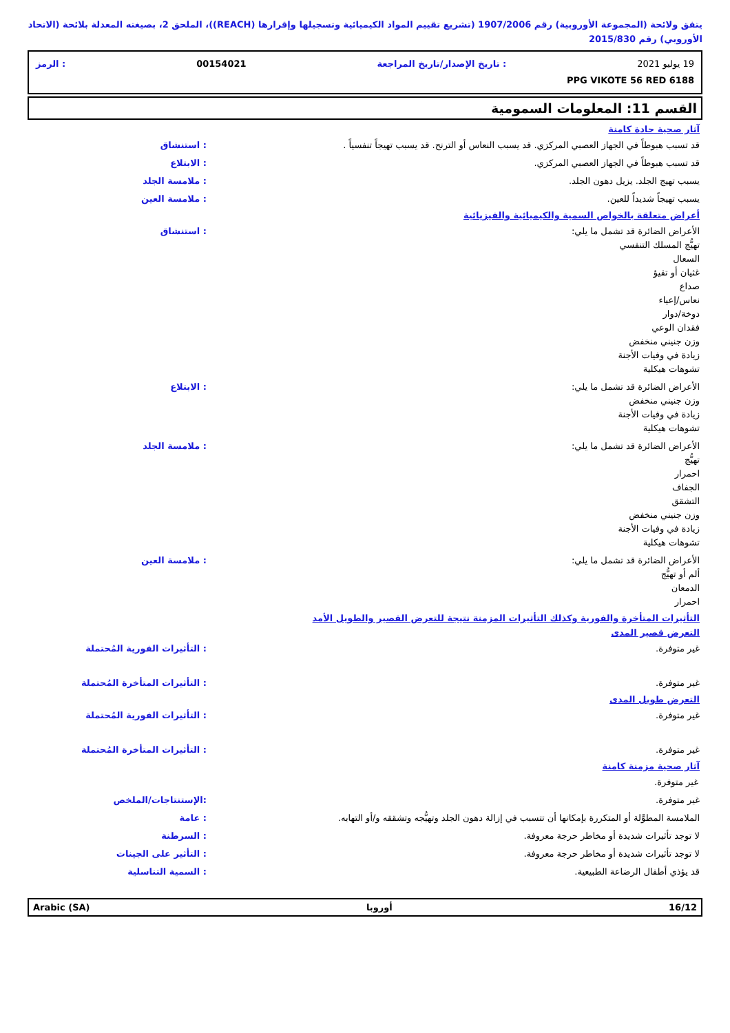يتفق ولائحة (المجموعة الأوروبية) رقم 1907/2006 (تشريع تقييم المواد الكيميائية وتسجيلها وإقرارها (REACH))، الملحق 2، بصيغته المعدلة بلائحة (الاتحاد الأوروبي) رقم 2015/830
19 يوليو 2021: تاريخ الإصدار/تاريخ المراجعة 00154021: الرمز
PPG VIKOTE 56 RED 6188
القسم 11: المعلومات السمومية
آثار صحية حادة كامنة
قد تسبب هبوطاً في الجهاز العصبي المركزي. قد يسبب النعاس أو الترنح. قد يسبب تهيجاً تنفسياً .
: استنشاق
قد تسبب هبوطاً في الجهاز العصبي المركزي.
: الابتلاع
يسبب تهيج الجلد. يزيل دهون الجلد.
: ملامسة الجلد
يسبب تهيجاً شديداً للعين. : ملامسة العين
أعراض متعلقة بالخواص السمية والكيميائية والفيزيائية
الأعراض الضائرة قد تشمل ما يلي:
تهيُّج المسلك التنفسي
السعال
غثيان أو تقيؤ
صداع
نعاس/إعياء
دوخة/دوار
فقدان الوعي
وزن جنيني منخفض
زيادة في وفيات الأجنة
تشوهات هيكلية
: استنشاق
الأعراض الضائرة قد تشمل ما يلي:
وزن جنيني منخفض
زيادة في وفيات الأجنة
تشوهات هيكلية
: الابتلاع
الأعراض الضائرة قد تشمل ما يلي:
تهيُّج
احمرار
الجفاف
التشقق
وزن جنيني منخفض
زيادة في وفيات الأجنة
تشوهات هيكلية
: ملامسة الجلد
الأعراض الضائرة قد تشمل ما يلي:
ألم أو تهيُّج
الدمعان
احمرار
: ملامسة العين
التأثيرات المتأخرة والفورية وكذلك التأثيرات المزمنة نتيجة للتعرض القصير والطويل الأمد
التعرض قصير المدى
غير متوفرة. : التأثيرات الفورية المُحتملة
غير متوفرة. : التأثيرات المتأخرة المُحتملة
التعرض طويل المدى
غير متوفرة. : التأثيرات الفورية المُحتملة
غير متوفرة. : التأثيرات المتأخرة المُحتملة
آثار صحية مزمنة كامنة
غير متوفرة.
غير متوفرة. :الإستنتاجات/الملخص
الملامسة المطوَّلة أو المتكررة بإمكانها أن تتسبب في إزالة دهون الجلد وتهيُّجه وتشققه و/أو التهابه.
: عامة
لا توجد تأثيرات شديدة أو مخاطر حرجة معروفة.
: السرطنة
لا توجد تأثيرات شديدة أو مخاطر حرجة معروفة.
: التأثير على الجينات
قد يؤذي أطفال الرضاعة الطبيعية.
: السمية التناسلية
16/12 أوروبا Arabic (SA)